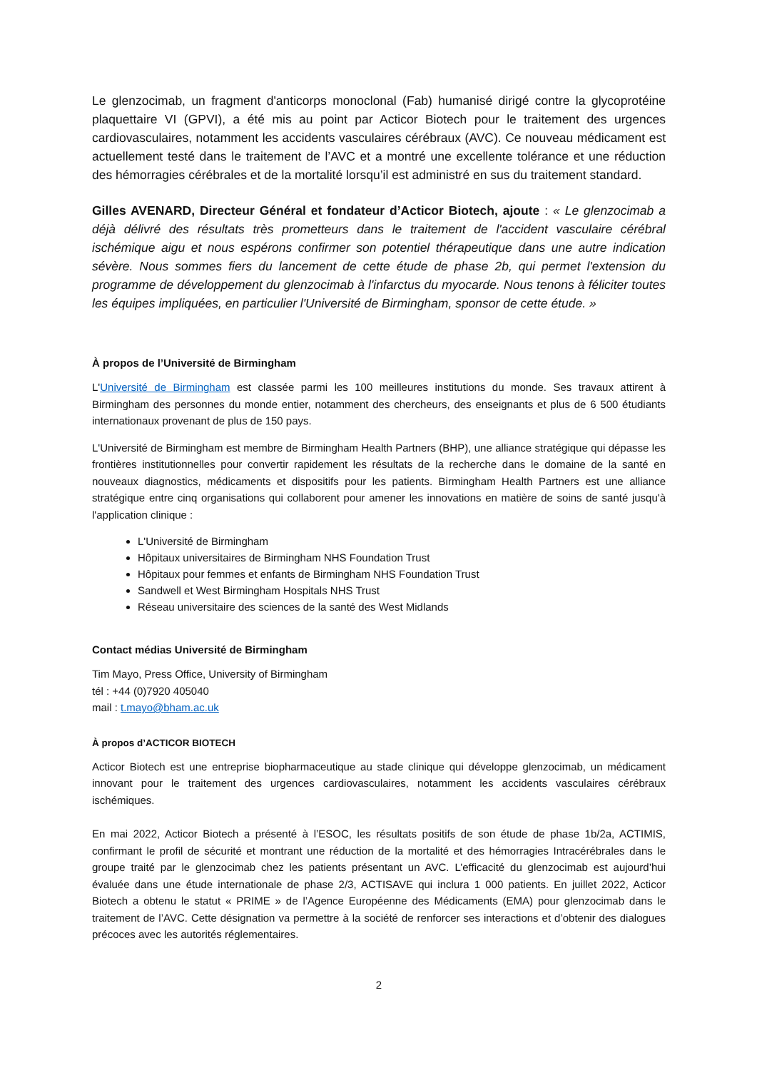Le glenzocimab, un fragment d'anticorps monoclonal (Fab) humanisé dirigé contre la glycoprotéine plaquettaire VI (GPVI), a été mis au point par Acticor Biotech pour le traitement des urgences cardiovasculaires, notamment les accidents vasculaires cérébraux (AVC). Ce nouveau médicament est actuellement testé dans le traitement de l’AVC et a montré une excellente tolérance et une réduction des hémorragies cérébrales et de la mortalité lorsqu’il est administré en sus du traitement standard.
Gilles AVENARD, Directeur Général et fondateur d’Acticor Biotech, ajoute : « Le glenzocimab a déjà délivré des résultats très prometteurs dans le traitement de l'accident vasculaire cérébral ischémique aigu et nous espérons confirmer son potentiel thérapeutique dans une autre indication sévère. Nous sommes fiers du lancement de cette étude de phase 2b, qui permet l'extension du programme de développement du glenzocimab à l'infarctus du myocarde. Nous tenons à féliciter toutes les équipes impliquées, en particulier l'Université de Birmingham, sponsor de cette étude. »
À propos de l’Université de Birmingham
L'Université de Birmingham est classée parmi les 100 meilleures institutions du monde. Ses travaux attirent à Birmingham des personnes du monde entier, notamment des chercheurs, des enseignants et plus de 6 500 étudiants internationaux provenant de plus de 150 pays.
L'Université de Birmingham est membre de Birmingham Health Partners (BHP), une alliance stratégique qui dépasse les frontières institutionnelles pour convertir rapidement les résultats de la recherche dans le domaine de la santé en nouveaux diagnostics, médicaments et dispositifs pour les patients. Birmingham Health Partners est une alliance stratégique entre cinq organisations qui collaborent pour amener les innovations en matière de soins de santé jusqu'à l'application clinique :
L'Université de Birmingham
Hôpitaux universitaires de Birmingham NHS Foundation Trust
Hôpitaux pour femmes et enfants de Birmingham NHS Foundation Trust
Sandwell et West Birmingham Hospitals NHS Trust
Réseau universitaire des sciences de la santé des West Midlands
Contact médias Université de Birmingham
Tim Mayo, Press Office, University of Birmingham
tél : +44 (0)7920 405040
mail : t.mayo@bham.ac.uk
À propos d’ACTICOR BIOTECH
Acticor Biotech est une entreprise biopharmaceutique au stade clinique qui développe glenzocimab, un médicament innovant pour le traitement des urgences cardiovasculaires, notamment les accidents vasculaires cérébraux ischémiques.
En mai 2022, Acticor Biotech a présenté à l’ESOC, les résultats positifs de son étude de phase 1b/2a, ACTIMIS, confirmant le profil de sécurité et montrant une réduction de la mortalité et des hémorragies Intracérébrales dans le groupe traité par le glenzocimab chez les patients présentant un AVC. L’efficacité du glenzocimab est aujourd’hui évaluée dans une étude internationale de phase 2/3, ACTISAVE qui inclura 1 000 patients. En juillet 2022, Acticor Biotech a obtenu le statut « PRIME » de l’Agence Européenne des Médicaments (EMA) pour glenzocimab dans le traitement de l’AVC. Cette désignation va permettre à la société de renforcer ses interactions et d’obtenir des dialogues précoces avec les autorités réglementaires.
2